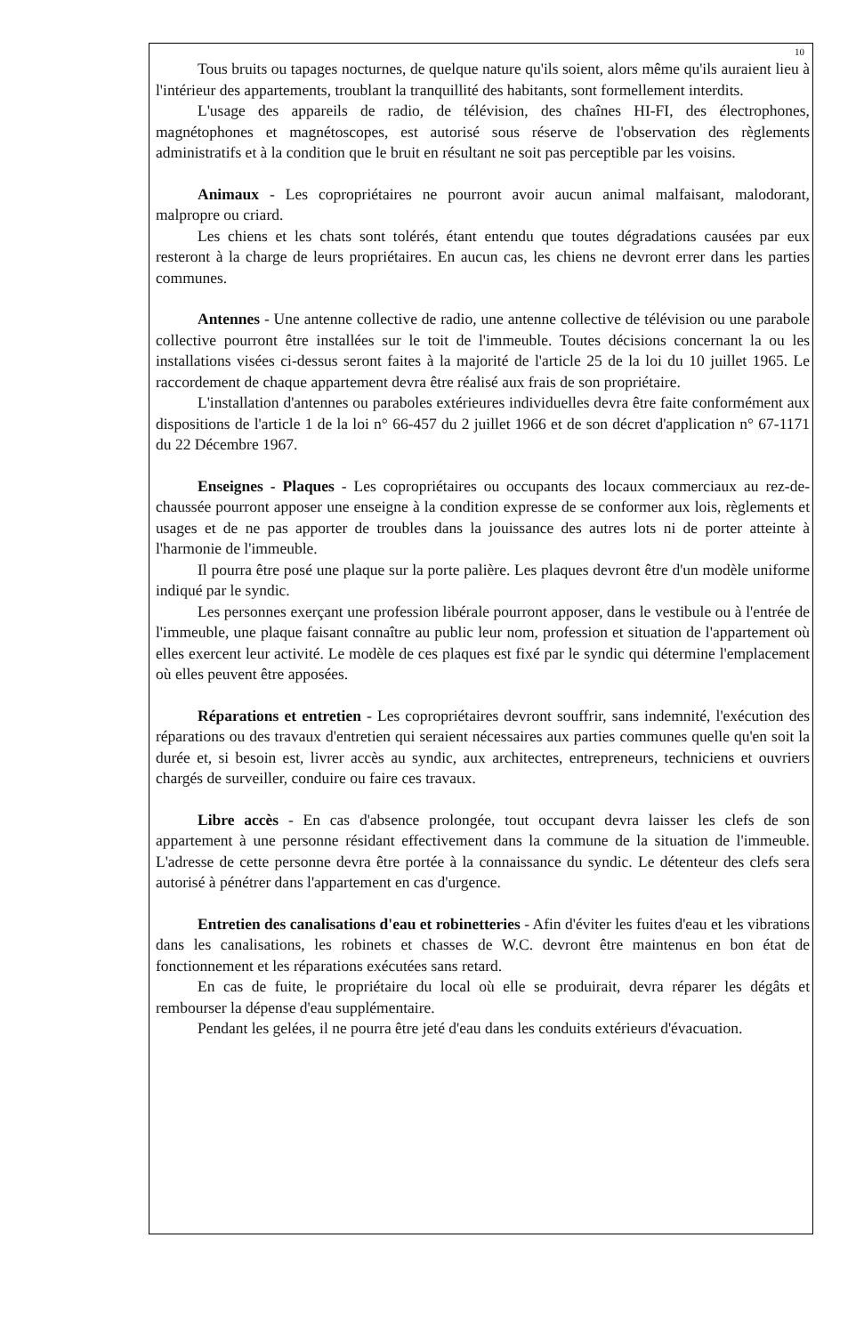10
Tous bruits ou tapages nocturnes, de quelque nature qu'ils soient, alors même qu'ils auraient lieu à l'intérieur des appartements, troublant la tranquillité des habitants, sont formellement interdits.
L'usage des appareils de radio, de télévision, des chaînes HI-FI, des électrophones, magnétophones et magnétoscopes, est autorisé sous réserve de l'observation des règlements administratifs et à la condition que le bruit en résultant ne soit pas perceptible par les voisins.
Animaux - Les copropriétaires ne pourront avoir aucun animal malfaisant, malodorant, malpropre ou criard.
Les chiens et les chats sont tolérés, étant entendu que toutes dégradations causées par eux resteront à la charge de leurs propriétaires. En aucun cas, les chiens ne devront errer dans les parties communes.
Antennes - Une antenne collective de radio, une antenne collective de télévision ou une parabole collective pourront être installées sur le toit de l'immeuble. Toutes décisions concernant la ou les installations visées ci-dessus seront faites à la majorité de l'article 25 de la loi du 10 juillet 1965. Le raccordement de chaque appartement devra être réalisé aux frais de son propriétaire.
L'installation d'antennes ou paraboles extérieures individuelles devra être faite conformément aux dispositions de l'article 1 de la loi n° 66-457 du 2 juillet 1966 et de son décret d'application n° 67-1171 du 22 Décembre 1967.
Enseignes - Plaques - Les copropriétaires ou occupants des locaux commerciaux au rez-de-chaussée pourront apposer une enseigne à la condition expresse de se conformer aux lois, règlements et usages et de ne pas apporter de troubles dans la jouissance des autres lots ni de porter atteinte à l'harmonie de l'immeuble.
Il pourra être posé une plaque sur la porte palière. Les plaques devront être d'un modèle uniforme indiqué par le syndic.
Les personnes exerçant une profession libérale pourront apposer, dans le vestibule ou à l'entrée de l'immeuble, une plaque faisant connaître au public leur nom, profession et situation de l'appartement où elles exercent leur activité. Le modèle de ces plaques est fixé par le syndic qui détermine l'emplacement où elles peuvent être apposées.
Réparations et entretien - Les copropriétaires devront souffrir, sans indemnité, l'exécution des réparations ou des travaux d'entretien qui seraient nécessaires aux parties communes quelle qu'en soit la durée et, si besoin est, livrer accès au syndic, aux architectes, entrepreneurs, techniciens et ouvriers chargés de surveiller, conduire ou faire ces travaux.
Libre accès - En cas d'absence prolongée, tout occupant devra laisser les clefs de son appartement à une personne résidant effectivement dans la commune de la situation de l'immeuble. L'adresse de cette personne devra être portée à la connaissance du syndic. Le détenteur des clefs sera autorisé à pénétrer dans l'appartement en cas d'urgence.
Entretien des canalisations d'eau et robinetteries - Afin d'éviter les fuites d'eau et les vibrations dans les canalisations, les robinets et chasses de W.C. devront être maintenus en bon état de fonctionnement et les réparations exécutées sans retard.
En cas de fuite, le propriétaire du local où elle se produirait, devra réparer les dégâts et rembourser la dépense d'eau supplémentaire.
Pendant les gelées, il ne pourra être jeté d'eau dans les conduits extérieurs d'évacuation.